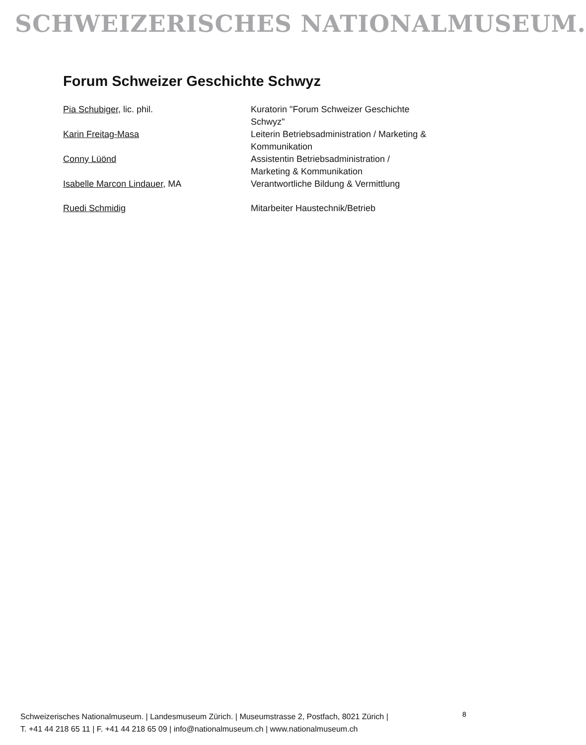SCHWEIZERISCHES NATIONALMUSEUM.
Forum Schweizer Geschichte Schwyz
| Pia Schubiger , lic. phil. | Kuratorin "Forum Schweizer Geschichte Schwyz" |
| Karin Freitag-Masa | Leiterin Betriebsadministration / Marketing & Kommunikation |
| Conny Lüönd | Assistentin Betriebsadministration / Marketing & Kommunikation |
| Isabelle Marcon Lindauer , MA | Verantwortliche Bildung & Vermittlung |
| Ruedi Schmidig | Mitarbeiter Haustechnik/Betrieb |
Schweizerisches Nationalmuseum. | Landesmuseum Zürich. | Museumstrasse 2, Postfach, 8021 Zürich |
T. +41 44 218 65 11 | F. +41 44 218 65 09 | info@nationalmuseum.ch | www.nationalmuseum.ch
8